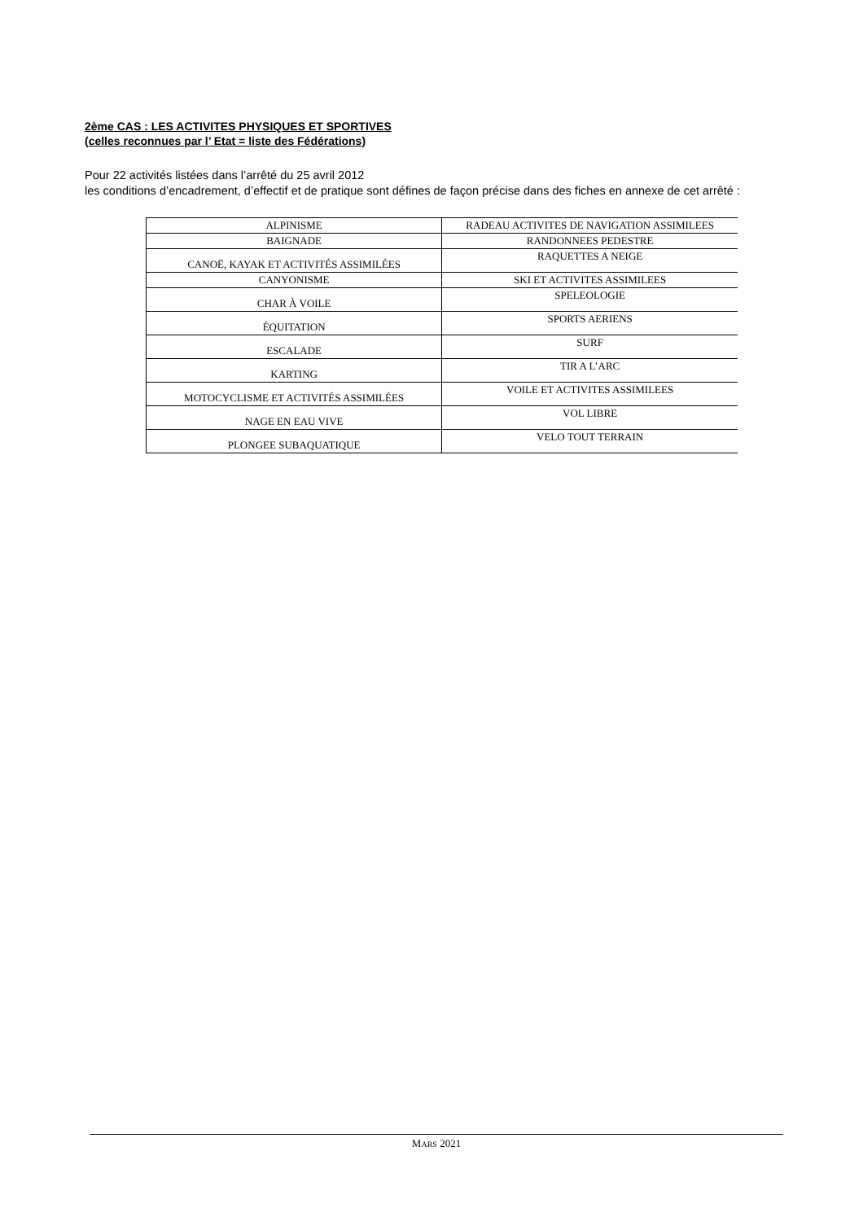2ème CAS : LES ACTIVITES PHYSIQUES ET SPORTIVES
(celles reconnues par l’ Etat = liste des Fédérations)
Pour 22 activités listées dans l’arrêté du 25 avril 2012
les conditions d’encadrement, d’effectif et de pratique sont défines de façon précise dans des fiches en annexe de cet arrêté :
| ALPINISME | RADEAU ACTIVITES DE NAVIGATION ASSIMILEES |
| BAIGNADE | RANDONNEES PEDESTRE |
| CANOË, KAYAK ET ACTIVITÉS ASSIMILÉES | RAQUETTES A NEIGE |
| CANYONISME | SKI ET ACTIVITES ASSIMILEES |
| CHAR À VOILE | SPELEOLOGIE |
| ÉQUITATION | SPORTS AERIENS |
| ESCALADE | SURF |
| KARTING | TIR A L’ARC |
| MOTOCYCLISME ET ACTIVITÉS ASSIMILÉES | VOILE ET ACTIVITES ASSIMILEES |
| NAGE EN EAU VIVE | VOL LIBRE |
| PLONGEE SUBAQUATIQUE | VELO TOUT TERRAIN |
MARS 2021